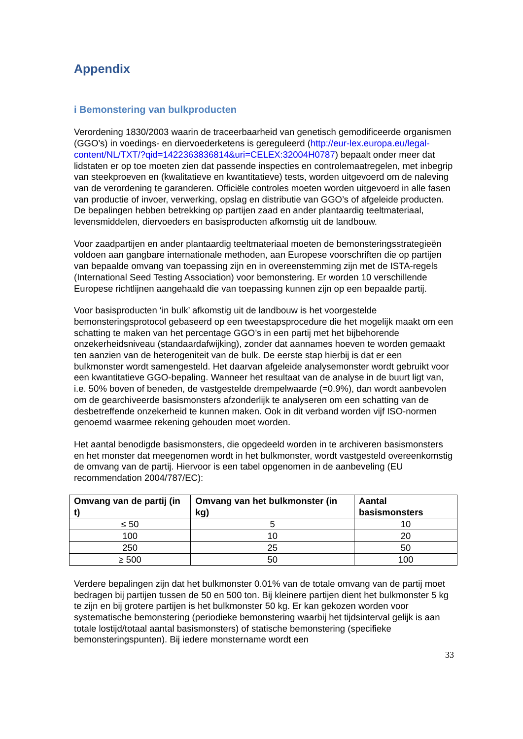Appendix
i Bemonstering van bulkproducten
Verordening 1830/2003 waarin de traceerbaarheid van genetisch gemodificeerde organismen (GGO’s) in voedings- en diervoederketens is gereguleerd (http://eur-lex.europa.eu/legal-content/NL/TXT/?qid=1422363836814&uri=CELEX:32004H0787) bepaalt onder meer dat lidstaten er op toe moeten zien dat passende inspecties en controlemaatregelen, met inbegrip van steekproeven en (kwalitatieve en kwantitatieve) tests, worden uitgevoerd om de naleving van de verordening te garanderen. Officiële controles moeten worden uitgevoerd in alle fasen van productie of invoer, verwerking, opslag en distributie van GGO’s of afgeleide producten. De bepalingen hebben betrekking op partijen zaad en ander plantaardig teeltmateriaal, levensmiddelen, diervoeders en basisproducten afkomstig uit de landbouw.
Voor zaadpartijen en ander plantaardig teeltmateriaal moeten de bemonsteringsstrategieën voldoen aan gangbare internationale methoden, aan Europese voorschriften die op partijen van bepaalde omvang van toepassing zijn en in overeenstemming zijn met de ISTA-regels (International Seed Testing Association) voor bemonstering. Er worden 10 verschillende Europese richtlijnen aangehaald die van toepassing kunnen zijn op een bepaalde partij.
Voor basisproducten ‘in bulk’ afkomstig uit de landbouw is het voorgestelde bemonsteringsprotocol gebaseerd op een tweestapsprocedure die het mogelijk maakt om een schatting te maken van het percentage GGO’s in een partij met het bijbehorende onzekerheidsniveau (standaardafwijking), zonder dat aannames hoeven te worden gemaakt ten aanzien van de heterogeniteit van de bulk. De eerste stap hierbij is dat er een bulkmonster wordt samengesteld. Het daarvan afgeleide analysemonster wordt gebruikt voor een kwantitatieve GGO-bepaling. Wanneer het resultaat van de analyse in de buurt ligt van, i.e. 50% boven of beneden, de vastgestelde drempelwaarde (=0.9%), dan wordt aanbevolen om de gearchiveerde basismonsters afzonderlijk te analyseren om een schatting van de desbetreffende onzekerheid te kunnen maken. Ook in dit verband worden vijf ISO-normen genoemd waarmee rekening gehouden moet worden.
Het aantal benodigde basismonsters, die opgedeeld worden in te archiveren basismonsters en het monster dat meegenomen wordt in het bulkmonster, wordt vastgesteld overeenkomstig de omvang van de partij. Hiervoor is een tabel opgenomen in de aanbeveling (EU recommendation 2004/787/EC):
| Omvang van de partij (in t) | Omvang van het bulkmonster (in kg) | Aantal basismonsters |
| --- | --- | --- |
| ≤ 50 | 5 | 10 |
| 100 | 10 | 20 |
| 250 | 25 | 50 |
| ≥ 500 | 50 | 100 |
Verdere bepalingen zijn dat het bulkmonster 0.01% van de totale omvang van de partij moet bedragen bij partijen tussen de 50 en 500 ton. Bij kleinere partijen dient het bulkmonster 5 kg te zijn en bij grotere partijen is het bulkmonster 50 kg. Er kan gekozen worden voor systematische bemonstering (periodieke bemonstering waarbij het tijdsinterval gelijk is aan totale lostijd/totaal aantal basismonsters) of statische bemonstering (specifieke bemonsteringspunten). Bij iedere monstername wordt een
33